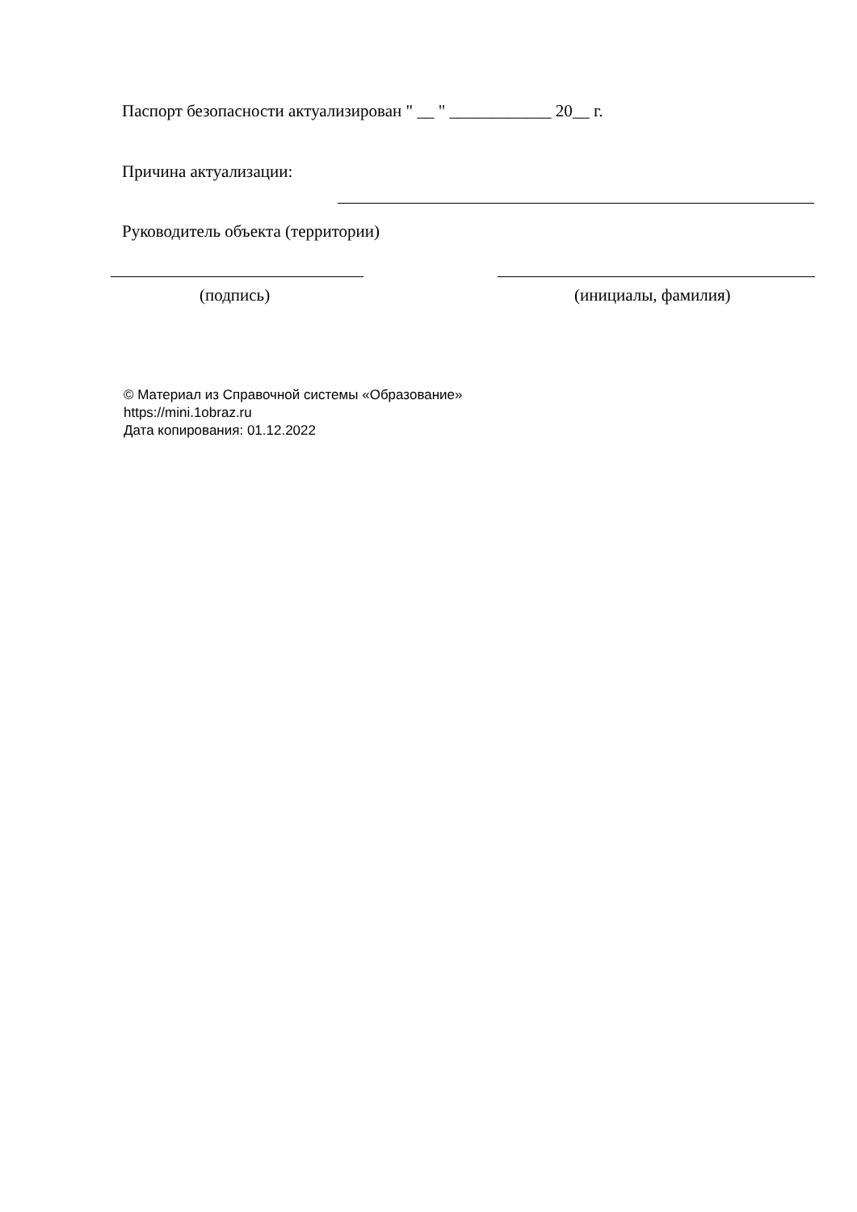Паспорт безопасности актуализирован " __ " ____________ 20__ г.
Причина актуализации:
Руководитель объекта (территории)
(подпись) (инициалы, фамилия)
© Материал из Справочной системы «Образование»
https://mini.1obraz.ru
Дата копирования: 01.12.2022